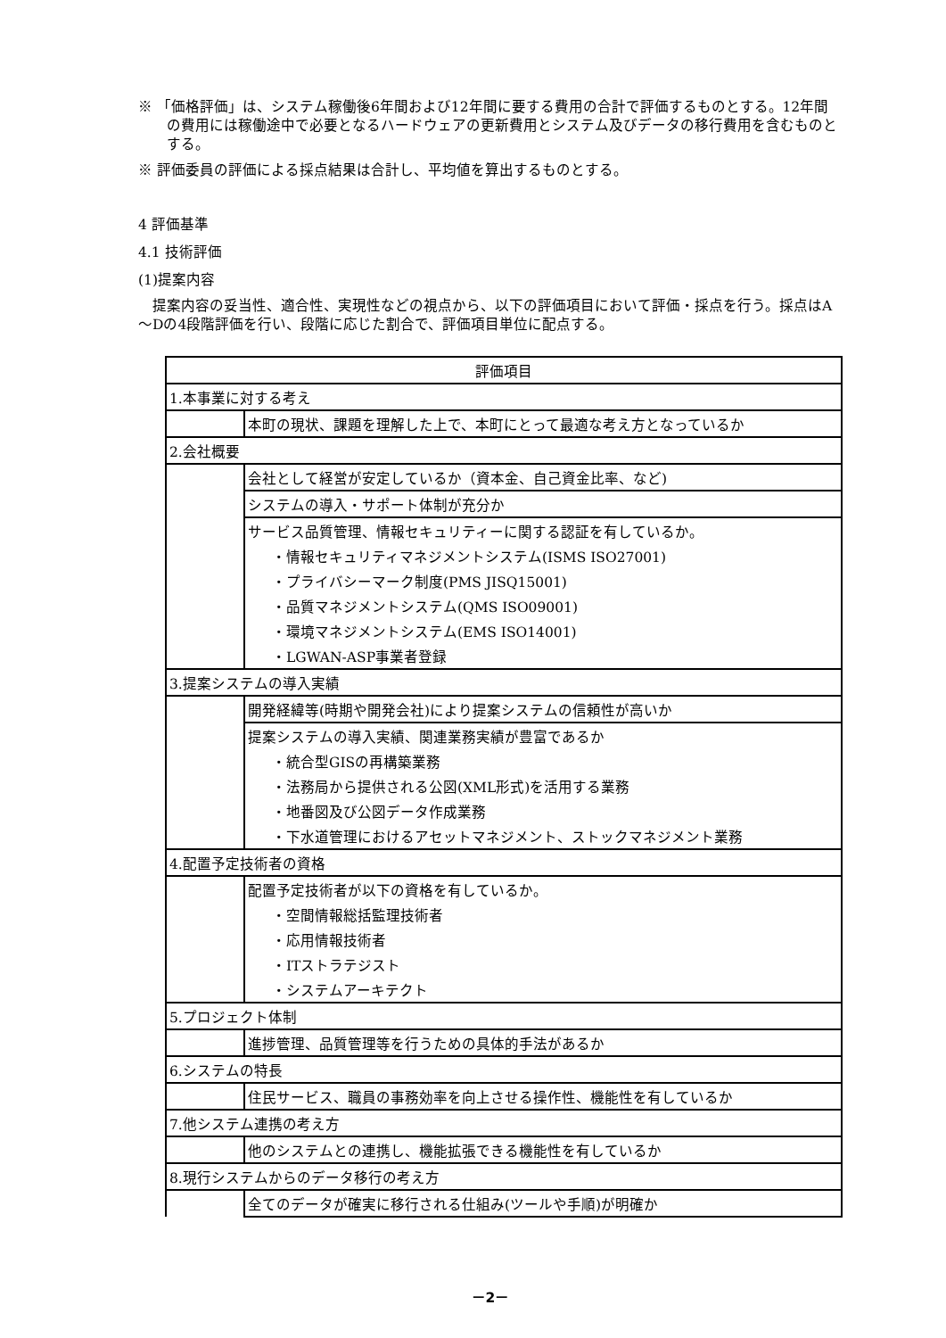※ 「価格評価」は、システム稼働後6年間および12年間に要する費用の合計で評価するものとする。12年間の費用には稼働途中で必要となるハードウェアの更新費用とシステム及びデータの移行費用を含むものとする。
※ 評価委員の評価による採点結果は合計し、平均値を算出するものとする。
4 評価基準
4.1 技術評価
(1)提案内容
　提案内容の妥当性、適合性、実現性などの視点から、以下の評価項目において評価・採点を行う。採点はA～Dの4段階評価を行い、段階に応じた割合で、評価項目単位に配点する。
| 評価項目 | |
| 1.本事業に対する考え | |
| | 本町の現状、課題を理解した上で、本町にとって最適な考え方となっているか |
| 2.会社概要 | |
| | 会社として経営が安定しているか（資本金、自己資金比率、など) |
| | システムの導入・サポート体制が充分か |
| | サービス品質管理、情報セキュリティーに関する認証を有しているか。 |
| | ・情報セキュリティマネジメントシステム(ISMS ISO27001) |
| | ・プライバシーマーク制度(PMS JISQ15001) |
| | ・品質マネジメントシステム(QMS ISO09001) |
| | ・環境マネジメントシステム(EMS ISO14001) |
| | ・LGWAN-ASP事業者登録 |
| 3.提案システムの導入実績 | |
| | 開発経緯等(時期や開発会社)により提案システムの信頼性が高いか |
| | 提案システムの導入実績、関連業務実績が豊富であるか |
| | ・統合型GISの再構築業務 |
| | ・法務局から提供される公図(XML形式)を活用する業務 |
| | ・地番図及び公図データ作成業務 |
| | ・下水道管理におけるアセットマネジメント、ストックマネジメント業務 |
| 4.配置予定技術者の資格 | |
| | 配置予定技術者が以下の資格を有しているか。 |
| | ・空間情報総括監理技術者 |
| | ・応用情報技術者 |
| | ・ITストラテジスト |
| | ・システムアーキテクト |
| 5.プロジェクト体制 | |
| | 進捗管理、品質管理等を行うための具体的手法があるか |
| 6.システムの特長 | |
| | 住民サービス、職員の事務効率を向上させる操作性、機能性を有しているか |
| 7.他システム連携の考え方 | |
| | 他のシステムとの連携し、機能拡張できる機能性を有しているか |
| 8.現行システムからのデータ移行の考え方 | |
| | 全てのデータが確実に移行される仕組み(ツールや手順)が明確か |
－2－